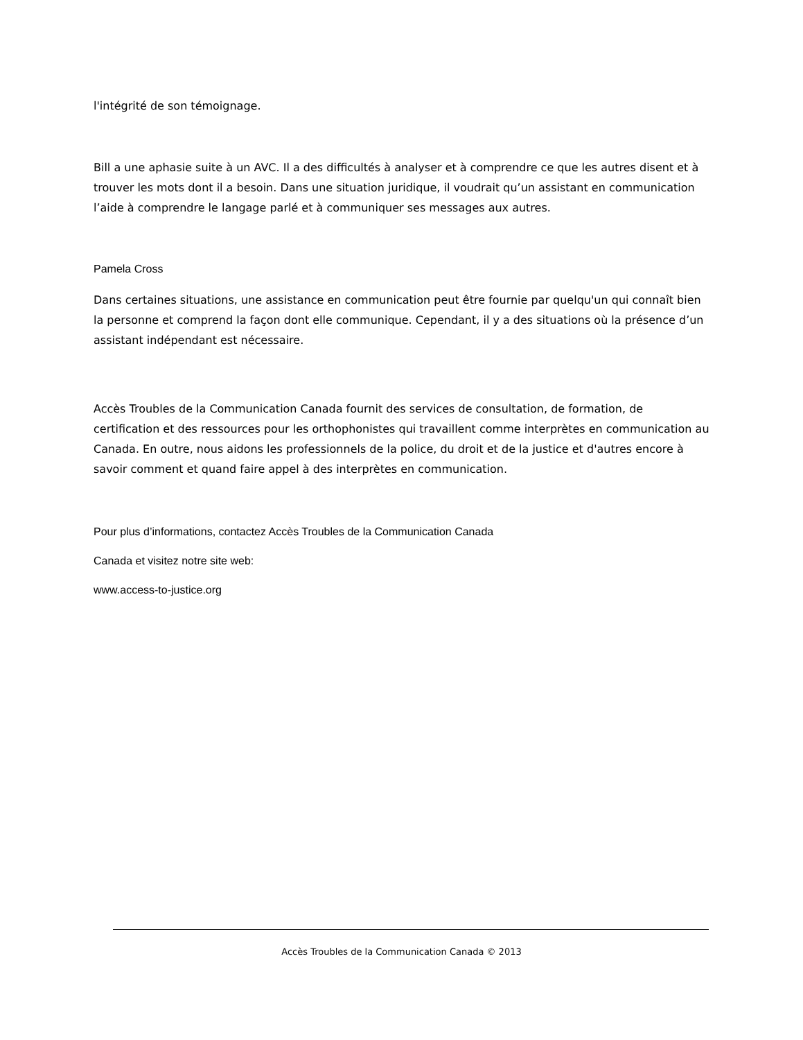l'intégrité de son témoignage.
Bill a une aphasie suite à un AVC. Il a des difficultés à analyser et à comprendre ce que les autres disent et à trouver les mots dont il a besoin. Dans une situation juridique, il voudrait qu’un assistant en communication l’aide à comprendre le langage parlé et à communiquer ses messages aux autres.
Pamela Cross
Dans certaines situations, une assistance en communication peut être fournie par quelqu'un qui connaît bien la personne et comprend la façon dont elle communique. Cependant, il y a des situations où la présence d’un assistant indépendant est nécessaire.
Accès Troubles de la Communication Canada fournit des services de consultation, de formation, de certification et des ressources pour les orthophonistes qui travaillent comme interprètes en communication au Canada. En outre, nous aidons les professionnels de la police, du droit et de la justice et d'autres encore à savoir comment et quand faire appel à des interprètes en communication.
Pour plus d’informations, contactez Accès Troubles de la Communication Canada
Canada et visitez notre site web:
www.access-to-justice.org
Accès Troubles de la Communication Canada © 2013